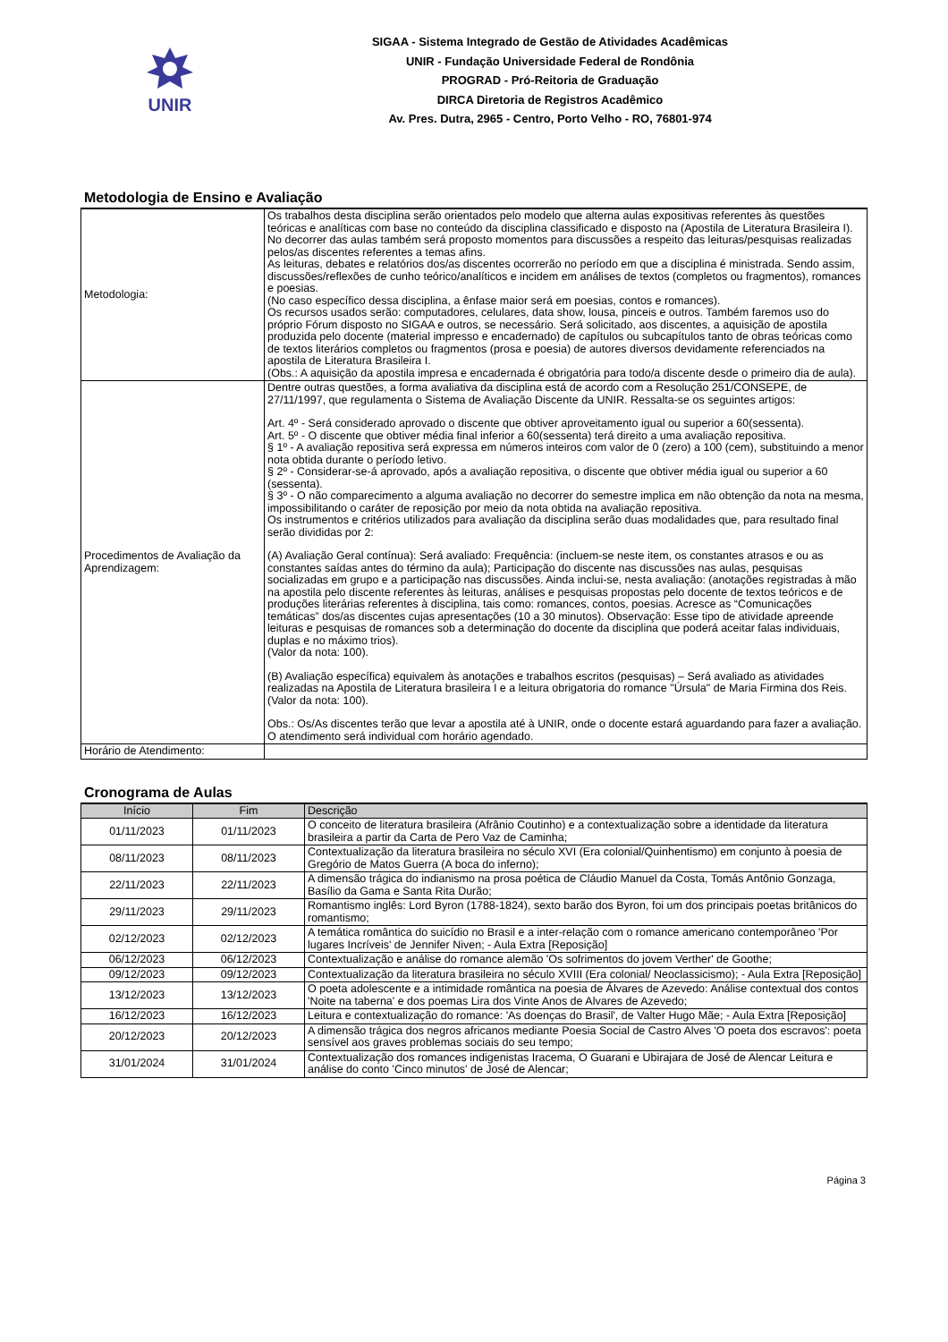UNIR
SIGAA - Sistema Integrado de Gestão de Atividades Acadêmicas
UNIR - Fundação Universidade Federal de Rondônia
PROGRAD - Pró-Reitoria de Graduação
DIRCA Diretoria de Registros Acadêmico
Av. Pres. Dutra, 2965 - Centro, Porto Velho - RO, 76801-974
Metodologia de Ensino e Avaliação
| Metodologia: | Os trabalhos desta disciplina serão orientados pelo modelo que alterna aulas expositivas referentes às questões teóricas e analíticas com base no conteúdo da disciplina classificado e disposto na (Apostila de Literatura Brasileira I). No decorrer das aulas também será proposto momentos para discussões a respeito das leituras/pesquisas realizadas pelos/as discentes referentes a temas afins. As leituras, debates e relatórios dos/as discentes ocorrerão no período em que a disciplina é ministrada. Sendo assim, discussões/reflexões de cunho teórico/analíticos e incidem em análises de textos (completos ou fragmentos), romances e poesias. (No caso específico dessa disciplina, a ênfase maior será em poesias, contos e romances). Os recursos usados serão: computadores, celulares, data show, lousa, pinceis e outros. Também faremos uso do próprio Fórum disposto no SIGAA e outros, se necessário. Será solicitado, aos discentes, a aquisição de apostila produzida pelo docente (material impresso e encadernado) de capítulos ou subcapítulos tanto de obras teóricas como de textos literários completos ou fragmentos (prosa e poesia) de autores diversos devidamente referenciados na apostila de Literatura Brasileira I. (Obs.: A aquisição da apostila impresa e encadernada é obrigatória para todo/a discente desde o primeiro dia de aula). |
| Procedimentos de Avaliação da Aprendizagem: | Dentre outras questões, a forma avaliativa da disciplina está de acordo com a Resolução 251/CONSEPE, de 27/11/1997, que regulamenta o Sistema de Avaliação Discente da UNIR. Ressalta-se os seguintes artigos: Art. 4º - Será considerado aprovado o discente que obtiver aproveitamento igual ou superior a 60(sessenta). Art. 5º - O discente que obtiver média final inferior a 60(sessenta) terá direito a uma avaliação repositiva. § 1º - A avaliação repositiva será expressa em números inteiros com valor de 0 (zero) a 100 (cem), substituindo a menor nota obtida durante o período letivo. § 2º - Considerar-se-á aprovado, após a avaliação repositiva, o discente que obtiver média igual ou superior a 60 (sessenta). § 3º - O não comparecimento a alguma avaliação no decorrer do semestre implica em não obtenção da nota na mesma, impossibilitando o caráter de reposição por meio da nota obtida na avaliação repositiva. Os instrumentos e critérios utilizados para avaliação da disciplina serão duas modalidades que, para resultado final serão divididas por 2: (A) Avaliação Geral contínua): Será avaliado: Frequência: (incluem-se neste item, os constantes atrasos e ou as constantes saídas antes do término da aula); Participação do discente nas discussões nas aulas, pesquisas socializadas em grupo e a participação nas discussões. Ainda inclui-se, nesta avaliação: (anotações registradas à mão na apostila pelo discente referentes às leituras, análises e pesquisas propostas pelo docente de textos teóricos e de produções literárias referentes à disciplina, tais como: romances, contos, poesias. Acresce as “Comunicações temáticas” dos/as discentes cujas apresentações (10 a 30 minutos). Observação: Esse tipo de atividade apreende leituras e pesquisas de romances sob a determinação do docente da disciplina que poderá aceitar falas individuais, duplas e no máximo trios). (Valor da nota: 100). (B) Avaliação específica) equivalem às anotações e trabalhos escritos (pesquisas) – Será avaliado as atividades realizadas na Apostila de Literatura brasileira I e a leitura obrigatoria do romance "Úrsula" de Maria Firmina dos Reis. (Valor da nota: 100). Obs.: Os/As discentes terão que levar a apostila até à UNIR, onde o docente estará aguardando para fazer a avaliação. O atendimento será individual com horário agendado. |
| Horário de Atendimento: | |
Cronograma de Aulas
| Início | Fim | Descrição |
| --- | --- | --- |
| 01/11/2023 | 01/11/2023 | O conceito de literatura brasileira (Afrânio Coutinho) e a contextualização sobre a identidade da literatura brasileira a partir da Carta de Pero Vaz de Caminha; |
| 08/11/2023 | 08/11/2023 | Contextualização da literatura brasileira no século XVI (Era colonial/Quinhentismo) em conjunto à poesia de Gregório de Matos Guerra (A boca do inferno); |
| 22/11/2023 | 22/11/2023 | A dimensão trágica do indianismo na prosa poética de Cláudio Manuel da Costa, Tomás Antônio Gonzaga, Basílio da Gama e Santa Rita Durão; |
| 29/11/2023 | 29/11/2023 | Romantismo inglês: Lord Byron (1788-1824), sexto barão dos Byron, foi um dos principais poetas britânicos do romantismo; |
| 02/12/2023 | 02/12/2023 | A temática romântica do suicídio no Brasil e a inter-relação com o romance americano contemporâneo 'Por lugares Incríveis' de Jennifer Niven; - Aula Extra [Reposição] |
| 06/12/2023 | 06/12/2023 | Contextualização e análise do romance alemão 'Os sofrimentos do jovem Verther' de Goothe; |
| 09/12/2023 | 09/12/2023 | Contextualização da literatura brasileira no século XVIII (Era colonial/ Neoclassicismo); - Aula Extra [Reposição] |
| 13/12/2023 | 13/12/2023 | O poeta adolescente e a intimidade romântica na poesia de Álvares de Azevedo: Análise contextual dos contos 'Noite na taberna' e dos poemas Lira dos Vinte Anos de Alvares de Azevedo; |
| 16/12/2023 | 16/12/2023 | Leitura e contextualização do romance: 'As doenças do Brasil', de Valter Hugo Mãe; - Aula Extra [Reposição] |
| 20/12/2023 | 20/12/2023 | A dimensão trágica dos negros africanos mediante Poesia Social de Castro Alves 'O poeta dos escravos': poeta sensível aos graves problemas sociais do seu tempo; |
| 31/01/2024 | 31/01/2024 | Contextualização dos romances indigenistas Iracema, O Guarani e Ubirajara de José de Alencar Leitura e análise do conto 'Cinco minutos' de José de Alencar; |
Página 3